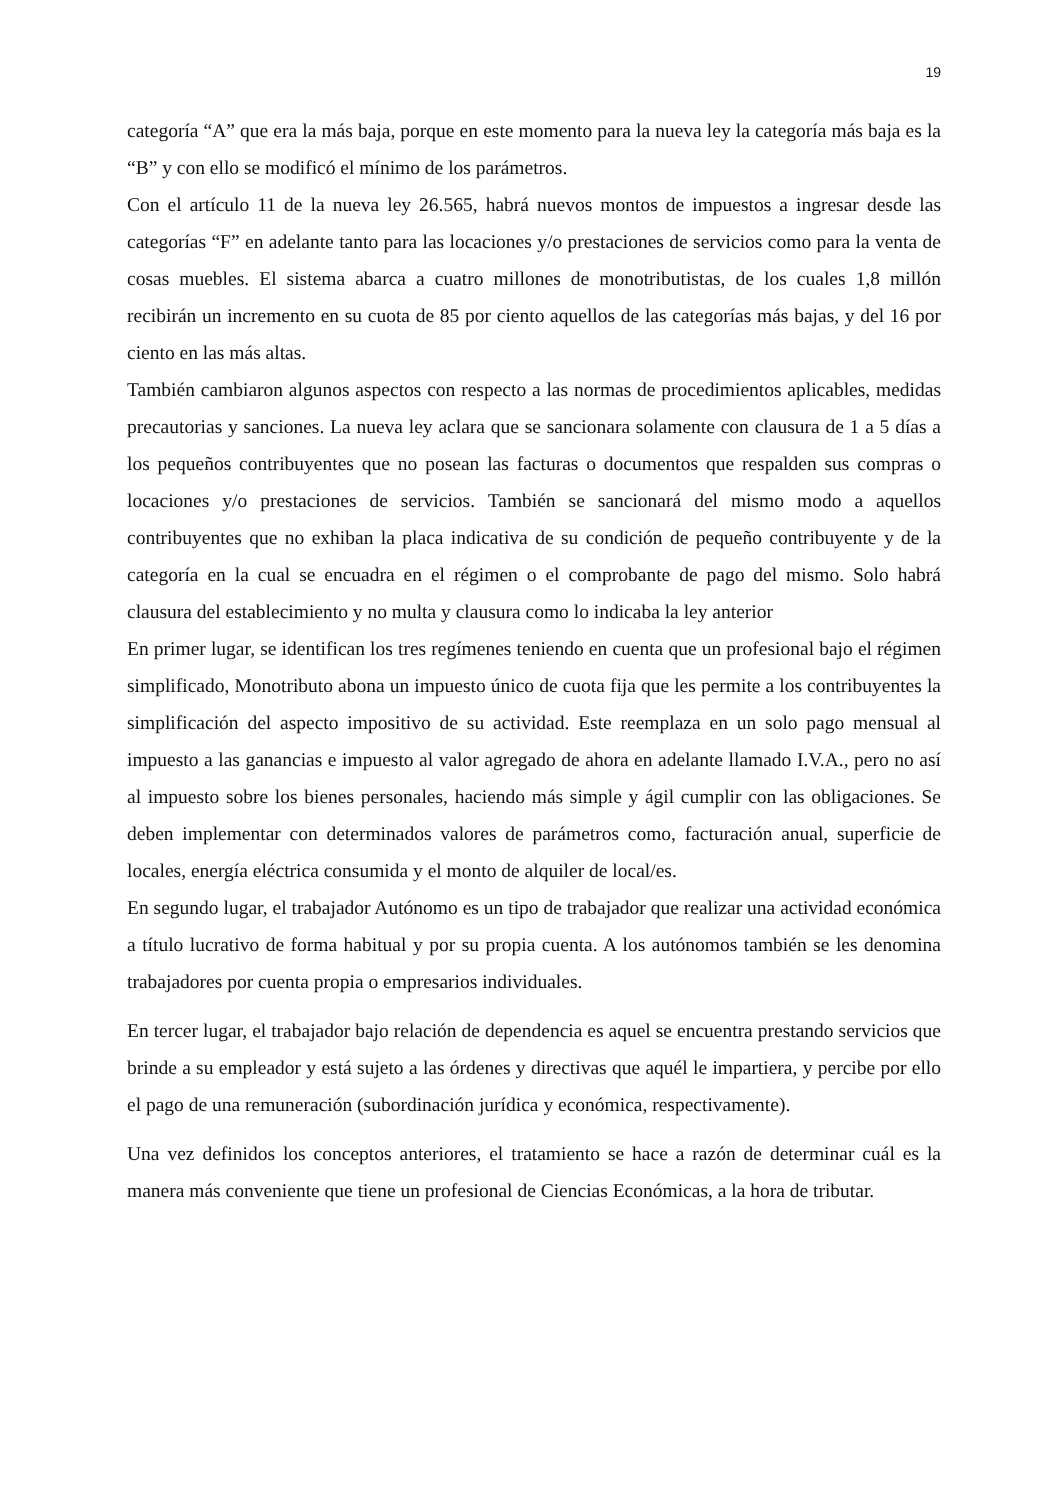19
categoría “A” que era la más baja, porque en este momento para la nueva ley la categoría más baja es la “B” y con ello se modificó el mínimo de los parámetros.
Con el artículo 11 de la nueva ley 26.565, habrá nuevos montos de impuestos a ingresar desde las categorías “F” en adelante tanto para las locaciones y/o prestaciones de servicios como para la venta de cosas muebles. El sistema abarca a cuatro millones de monotributistas, de los cuales 1,8 millón recibirán un incremento en su cuota de 85 por ciento aquellos de las categorías más bajas, y del 16 por ciento en las más altas.
También cambiaron algunos aspectos con respecto a las normas de procedimientos aplicables, medidas precautorias y sanciones. La nueva ley aclara que se sancionara solamente con clausura de 1 a 5 días a los pequeños contribuyentes que no posean las facturas o documentos que respalden sus compras o locaciones y/o prestaciones de servicios. También se sancionará del mismo modo a aquellos contribuyentes que no exhiban la placa indicativa de su condición de pequeño contribuyente y de la categoría en la cual se encuadra en el régimen o el comprobante de pago del mismo. Solo habrá clausura del establecimiento y no multa y clausura como lo indicaba la ley anterior
En primer lugar, se identifican los tres regímenes teniendo en cuenta que un profesional bajo el régimen simplificado, Monotributo abona un impuesto único de cuota fija que les permite a los contribuyentes la simplificación del aspecto impositivo de su actividad. Este reemplaza en un solo pago mensual al impuesto a las ganancias e impuesto al valor agregado de ahora en adelante llamado I.V.A., pero no así al impuesto sobre los bienes personales, haciendo más simple y ágil cumplir con las obligaciones. Se deben implementar con determinados valores de parámetros como, facturación anual, superficie de locales, energía eléctrica consumida y el monto de alquiler de local/es.
En segundo lugar, el trabajador Autónomo es un tipo de trabajador que realizar una actividad económica a título lucrativo de forma habitual y por su propia cuenta. A los autónomos también se les denomina trabajadores por cuenta propia o empresarios individuales.
En tercer lugar, el trabajador bajo relación de dependencia es aquel se encuentra prestando servicios que brinde a su empleador y está sujeto a las órdenes y directivas que aquél le impartiera, y percibe por ello el pago de una remuneración (subordinación jurídica y económica, respectivamente).
Una vez definidos los conceptos anteriores, el tratamiento se hace a razón de determinar cuál es la manera más conveniente que tiene un profesional de Ciencias Económicas, a la hora de tributar.